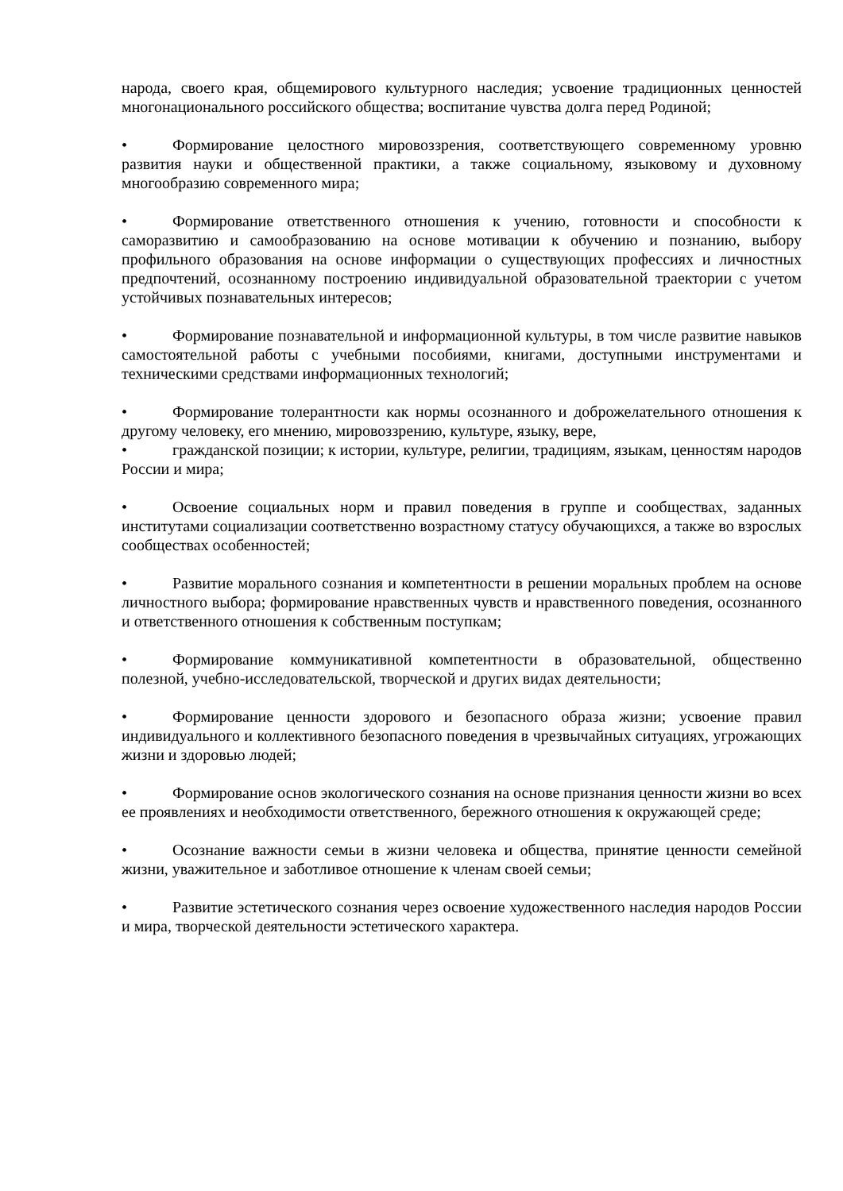народа, своего края, общемирового культурного наследия; усвоение традиционных ценностей многонационального российского общества; воспитание чувства долга перед Родиной;
• Формирование целостного мировоззрения, соответствующего современному уровню развития науки и общественной практики, а также социальному, языковому и духовному многообразию современного мира;
• Формирование ответственного отношения к учению, готовности и способности к саморазвитию и самообразованию на основе мотивации к обучению и познанию, выбору профильного образования на основе информации о существующих профессиях и личностных предпочтений, осознанному построению индивидуальной образовательной траектории с учетом устойчивых познавательных интересов;
• Формирование познавательной и информационной культуры, в том числе развитие навыков самостоятельной работы с учебными пособиями, книгами, доступными инструментами и техническими средствами информационных технологий;
• Формирование толерантности как нормы осознанного и доброжелательного отношения к другому человеку, его мнению, мировоззрению, культуре, языку, вере,
• гражданской позиции; к истории, культуре, религии, традициям, языкам, ценностям народов России и мира;
• Освоение социальных норм и правил поведения в группе и сообществах, заданных институтами социализации соответственно возрастному статусу обучающихся, а также во взрослых сообществах особенностей;
• Развитие морального сознания и компетентности в решении моральных проблем на основе личностного выбора; формирование нравственных чувств и нравственного поведения, осознанного и ответственного отношения к собственным поступкам;
• Формирование коммуникативной компетентности в образовательной, общественно полезной, учебно-исследовательской, творческой и других видах деятельности;
• Формирование ценности здорового и безопасного образа жизни; усвоение правил индивидуального и коллективного безопасного поведения в чрезвычайных ситуациях, угрожающих жизни и здоровью людей;
• Формирование основ экологического сознания на основе признания ценности жизни во всех ее проявлениях и необходимости ответственного, бережного отношения к окружающей среде;
• Осознание важности семьи в жизни человека и общества, принятие ценности семейной жизни, уважительное и заботливое отношение к членам своей семьи;
• Развитие эстетического сознания через освоение художественного наследия народов России и мира, творческой деятельности эстетического характера.